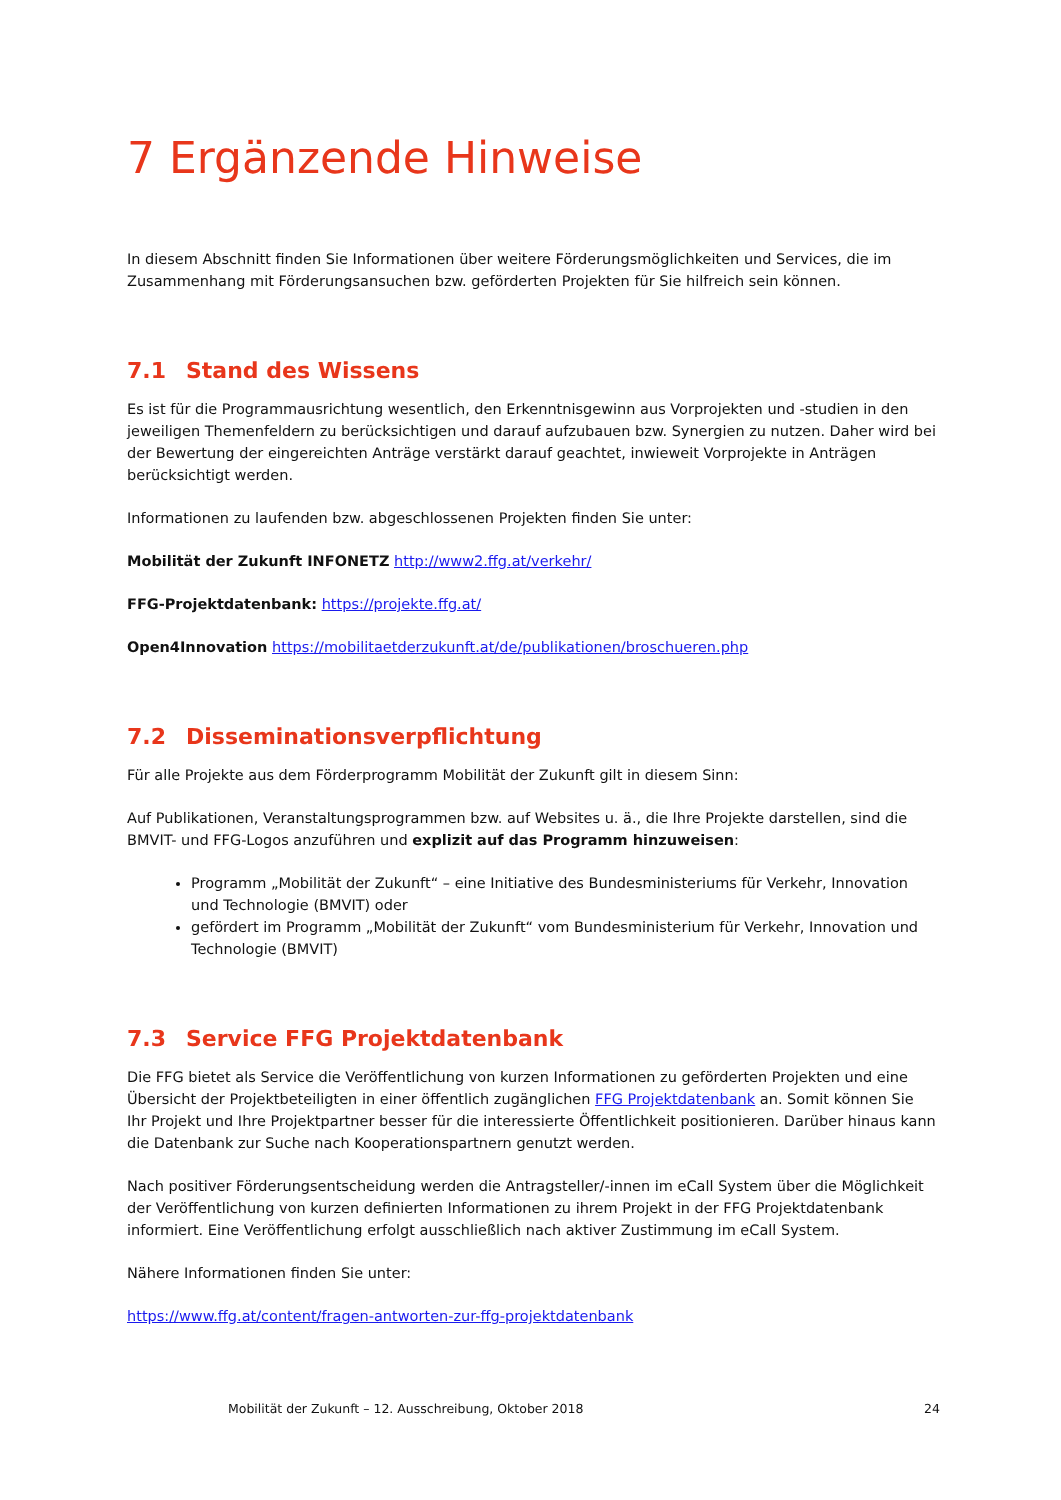7 Ergänzende Hinweise
In diesem Abschnitt finden Sie Informationen über weitere Förderungsmöglichkeiten und Services, die im Zusammenhang mit Förderungsansuchen bzw. geförderten Projekten für Sie hilfreich sein können.
7.1 Stand des Wissens
Es ist für die Programmausrichtung wesentlich, den Erkenntnisgewinn aus Vorprojekten und -studien in den jeweiligen Themenfeldern zu berücksichtigen und darauf aufzubauen bzw. Synergien zu nutzen. Daher wird bei der Bewertung der eingereichten Anträge verstärkt darauf geachtet, inwieweit Vorprojekte in Anträgen berücksichtigt werden.
Informationen zu laufenden bzw. abgeschlossenen Projekten finden Sie unter:
Mobilität der Zukunft INFONETZ http://www2.ffg.at/verkehr/
FFG-Projektdatenbank: https://projekte.ffg.at/
Open4Innovation https://mobilitaetderzukunft.at/de/publikationen/broschueren.php
7.2 Disseminationsverpflichtung
Für alle Projekte aus dem Förderprogramm Mobilität der Zukunft gilt in diesem Sinn:
Auf Publikationen, Veranstaltungsprogrammen bzw. auf Websites u. ä., die Ihre Projekte darstellen, sind die BMVIT- und FFG-Logos anzuführen und explizit auf das Programm hinzuweisen:
Programm „Mobilität der Zukunft“ – eine Initiative des Bundesministeriums für Verkehr, Innovation und Technologie (BMVIT) oder
gefördert im Programm „Mobilität der Zukunft“ vom Bundesministerium für Verkehr, Innovation und Technologie (BMVIT)
7.3 Service FFG Projektdatenbank
Die FFG bietet als Service die Veröffentlichung von kurzen Informationen zu geförderten Projekten und eine Übersicht der Projektbeteiligten in einer öffentlich zugänglichen FFG Projektdatenbank an. Somit können Sie Ihr Projekt und Ihre Projektpartner besser für die interessierte Öffentlichkeit positionieren. Darüber hinaus kann die Datenbank zur Suche nach Kooperationspartnern genutzt werden.
Nach positiver Förderungsentscheidung werden die Antragsteller/-innen im eCall System über die Möglichkeit der Veröffentlichung von kurzen definierten Informationen zu ihrem Projekt in der FFG Projektdatenbank informiert. Eine Veröffentlichung erfolgt ausschließlich nach aktiver Zustimmung im eCall System.
Nähere Informationen finden Sie unter:
https://www.ffg.at/content/fragen-antworten-zur-ffg-projektdatenbank
Mobilität der Zukunft – 12. Ausschreibung, Oktober 2018 24